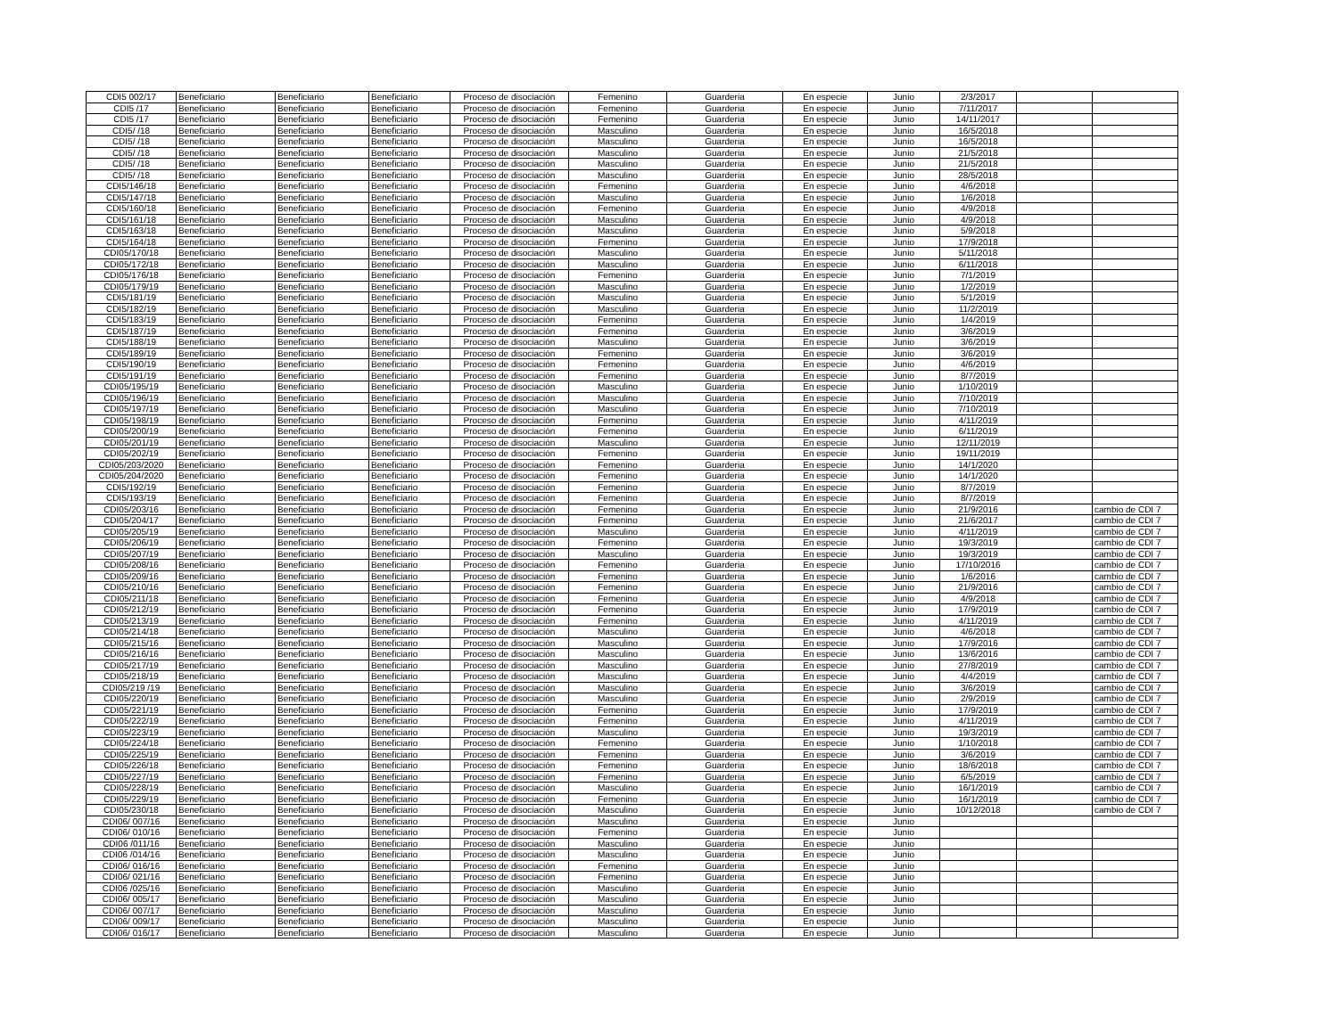| CDI5 002/17 | Beneficiario | Beneficiario | Beneficiario | Proceso de disociación | Femenino | Guarderia | En especie | Junio | 2/3/2017 | | |
| CDI5 /17 | Beneficiario | Beneficiario | Beneficiario | Proceso de disociación | Femenino | Guarderia | En especie | Junio | 7/11/2017 | | |
| CDI5 /17 | Beneficiario | Beneficiario | Beneficiario | Proceso de disociación | Femenino | Guarderia | En especie | Junio | 14/11/2017 | | |
| CDI5/ /18 | Beneficiario | Beneficiario | Beneficiario | Proceso de disociación | Masculino | Guarderia | En especie | Junio | 16/5/2018 | | |
| CDI5/ /18 | Beneficiario | Beneficiario | Beneficiario | Proceso de disociación | Masculino | Guarderia | En especie | Junio | 16/5/2018 | | |
| CDI5/ /18 | Beneficiario | Beneficiario | Beneficiario | Proceso de disociación | Masculino | Guarderia | En especie | Junio | 21/5/2018 | | |
| CDI5/ /18 | Beneficiario | Beneficiario | Beneficiario | Proceso de disociación | Masculino | Guarderia | En especie | Junio | 21/5/2018 | | |
| CDI5/ /18 | Beneficiario | Beneficiario | Beneficiario | Proceso de disociación | Masculino | Guarderia | En especie | Junio | 28/5/2018 | | |
| CDI5/146/18 | Beneficiario | Beneficiario | Beneficiario | Proceso de disociación | Femenino | Guarderia | En especie | Junio | 4/6/2018 | | |
| CDI5/147/18 | Beneficiario | Beneficiario | Beneficiario | Proceso de disociación | Masculino | Guarderia | En especie | Junio | 1/6/2018 | | |
| CDI5/160/18 | Beneficiario | Beneficiario | Beneficiario | Proceso de disociación | Femenino | Guarderia | En especie | Junio | 4/9/2018 | | |
| CDI5/161/18 | Beneficiario | Beneficiario | Beneficiario | Proceso de disociación | Masculino | Guarderia | En especie | Junio | 4/9/2018 | | |
| CDI5/163/18 | Beneficiario | Beneficiario | Beneficiario | Proceso de disociación | Masculino | Guarderia | En especie | Junio | 5/9/2018 | | |
| CDI5/164/18 | Beneficiario | Beneficiario | Beneficiario | Proceso de disociación | Femenino | Guarderia | En especie | Junio | 17/9/2018 | | |
| CDI05/170/18 | Beneficiario | Beneficiario | Beneficiario | Proceso de disociación | Masculino | Guarderia | En especie | Junio | 5/11/2018 | | |
| CDI05/172/18 | Beneficiario | Beneficiario | Beneficiario | Proceso de disociación | Masculino | Guarderia | En especie | Junio | 6/11/2018 | | |
| CDI05/176/18 | Beneficiario | Beneficiario | Beneficiario | Proceso de disociación | Femenino | Guarderia | En especie | Junio | 7/1/2019 | | |
| CDI05/179/19 | Beneficiario | Beneficiario | Beneficiario | Proceso de disociación | Masculino | Guarderia | En especie | Junio | 1/2/2019 | | |
| CDI5/181/19 | Beneficiario | Beneficiario | Beneficiario | Proceso de disociación | Masculino | Guarderia | En especie | Junio | 5/1/2019 | | |
| CDI5/182/19 | Beneficiario | Beneficiario | Beneficiario | Proceso de disociación | Masculino | Guarderia | En especie | Junio | 11/2/2019 | | |
| CDI5/183/19 | Beneficiario | Beneficiario | Beneficiario | Proceso de disociación | Femenino | Guarderia | En especie | Junio | 1/4/2019 | | |
| CDI5/187/19 | Beneficiario | Beneficiario | Beneficiario | Proceso de disociación | Femenino | Guarderia | En especie | Junio | 3/6/2019 | | |
| CDI5/188/19 | Beneficiario | Beneficiario | Beneficiario | Proceso de disociación | Masculino | Guarderia | En especie | Junio | 3/6/2019 | | |
| CDI5/189/19 | Beneficiario | Beneficiario | Beneficiario | Proceso de disociación | Femenino | Guarderia | En especie | Junio | 3/6/2019 | | |
| CDI5/190/19 | Beneficiario | Beneficiario | Beneficiario | Proceso de disociación | Femenino | Guarderia | En especie | Junio | 4/6/2019 | | |
| CDI5/191/19 | Beneficiario | Beneficiario | Beneficiario | Proceso de disociación | Femenino | Guarderia | En especie | Junio | 8/7/2019 | | |
| CDI05/195/19 | Beneficiario | Beneficiario | Beneficiario | Proceso de disociación | Masculino | Guarderia | En especie | Junio | 1/10/2019 | | |
| CDI05/196/19 | Beneficiario | Beneficiario | Beneficiario | Proceso de disociación | Masculino | Guarderia | En especie | Junio | 7/10/2019 | | |
| CDI05/197/19 | Beneficiario | Beneficiario | Beneficiario | Proceso de disociación | Masculino | Guarderia | En especie | Junio | 7/10/2019 | | |
| CDI05/198/19 | Beneficiario | Beneficiario | Beneficiario | Proceso de disociación | Femenino | Guarderia | En especie | Junio | 4/11/2019 | | |
| CDI05/200/19 | Beneficiario | Beneficiario | Beneficiario | Proceso de disociación | Femenino | Guarderia | En especie | Junio | 6/11/2019 | | |
| CDI05/201/19 | Beneficiario | Beneficiario | Beneficiario | Proceso de disociación | Masculino | Guarderia | En especie | Junio | 12/11/2019 | | |
| CDI05/202/19 | Beneficiario | Beneficiario | Beneficiario | Proceso de disociación | Femenino | Guarderia | En especie | Junio | 19/11/2019 | | |
| CDI05/203/2020 | Beneficiario | Beneficiario | Beneficiario | Proceso de disociación | Femenino | Guarderia | En especie | Junio | 14/1/2020 | | |
| CDI05/204/2020 | Beneficiario | Beneficiario | Beneficiario | Proceso de disociación | Femenino | Guarderia | En especie | Junio | 14/1/2020 | | |
| CDI5/192/19 | Beneficiario | Beneficiario | Beneficiario | Proceso de disociación | Femenino | Guarderia | En especie | Junio | 8/7/2019 | | |
| CDI5/193/19 | Beneficiario | Beneficiario | Beneficiario | Proceso de disociación | Femenino | Guarderia | En especie | Junio | 8/7/2019 | | |
| CDI05/203/16 | Beneficiario | Beneficiario | Beneficiario | Proceso de disociación | Femenino | Guarderia | En especie | Junio | 21/9/2016 | | cambio de CDI 7 |
| CDI05/204/17 | Beneficiario | Beneficiario | Beneficiario | Proceso de disociación | Femenino | Guarderia | En especie | Junio | 21/6/2017 | | cambio de CDI 7 |
| CDI05/205/19 | Beneficiario | Beneficiario | Beneficiario | Proceso de disociación | Masculino | Guarderia | En especie | Junio | 4/11/2019 | | cambio de CDI 7 |
| CDI05/206/19 | Beneficiario | Beneficiario | Beneficiario | Proceso de disociación | Femenino | Guarderia | En especie | Junio | 19/3/2019 | | cambio de CDI 7 |
| CDI05/207/19 | Beneficiario | Beneficiario | Beneficiario | Proceso de disociación | Masculino | Guarderia | En especie | Junio | 19/3/2019 | | cambio de CDI 7 |
| CDI05/208/16 | Beneficiario | Beneficiario | Beneficiario | Proceso de disociación | Femenino | Guarderia | En especie | Junio | 17/10/2016 | | cambio de CDI 7 |
| CDI05/209/16 | Beneficiario | Beneficiario | Beneficiario | Proceso de disociación | Femenino | Guarderia | En especie | Junio | 1/6/2016 | | cambio de CDI 7 |
| CDI05/210/16 | Beneficiario | Beneficiario | Beneficiario | Proceso de disociación | Femenino | Guarderia | En especie | Junio | 21/9/2016 | | cambio de CDI 7 |
| CDI05/211/18 | Beneficiario | Beneficiario | Beneficiario | Proceso de disociación | Femenino | Guarderia | En especie | Junio | 4/9/2018 | | cambio de CDI 7 |
| CDI05/212/19 | Beneficiario | Beneficiario | Beneficiario | Proceso de disociación | Femenino | Guarderia | En especie | Junio | 17/9/2019 | | cambio de CDI 7 |
| CDI05/213/19 | Beneficiario | Beneficiario | Beneficiario | Proceso de disociación | Femenino | Guarderia | En especie | Junio | 4/11/2019 | | cambio de CDI 7 |
| CDI05/214/18 | Beneficiario | Beneficiario | Beneficiario | Proceso de disociación | Masculino | Guarderia | En especie | Junio | 4/6/2018 | | cambio de CDI 7 |
| CDI05/215/16 | Beneficiario | Beneficiario | Beneficiario | Proceso de disociación | Masculino | Guarderia | En especie | Junio | 17/9/2016 | | cambio de CDI 7 |
| CDI05/216/16 | Beneficiario | Beneficiario | Beneficiario | Proceso de disociación | Masculino | Guarderia | En especie | Junio | 13/6/2016 | | cambio de CDI 7 |
| CDI05/217/19 | Beneficiario | Beneficiario | Beneficiario | Proceso de disociación | Masculino | Guarderia | En especie | Junio | 27/8/2019 | | cambio de CDI 7 |
| CDI05/218/19 | Beneficiario | Beneficiario | Beneficiario | Proceso de disociación | Masculino | Guarderia | En especie | Junio | 4/4/2019 | | cambio de CDI 7 |
| CDI05/219 /19 | Beneficiario | Beneficiario | Beneficiario | Proceso de disociación | Masculino | Guarderia | En especie | Junio | 3/6/2019 | | cambio de CDI 7 |
| CDI05/220/19 | Beneficiario | Beneficiario | Beneficiario | Proceso de disociación | Masculino | Guarderia | En especie | Junio | 2/9/2019 | | cambio de CDI 7 |
| CDI05/221/19 | Beneficiario | Beneficiario | Beneficiario | Proceso de disociación | Femenino | Guarderia | En especie | Junio | 17/9/2019 | | cambio de CDI 7 |
| CDI05/222/19 | Beneficiario | Beneficiario | Beneficiario | Proceso de disociación | Femenino | Guarderia | En especie | Junio | 4/11/2019 | | cambio de CDI 7 |
| CDI05/223/19 | Beneficiario | Beneficiario | Beneficiario | Proceso de disociación | Masculino | Guarderia | En especie | Junio | 19/3/2019 | | cambio de CDI 7 |
| CDI05/224/18 | Beneficiario | Beneficiario | Beneficiario | Proceso de disociación | Femenino | Guarderia | En especie | Junio | 1/10/2018 | | cambio de CDI 7 |
| CDI05/225/19 | Beneficiario | Beneficiario | Beneficiario | Proceso de disociación | Femenino | Guarderia | En especie | Junio | 3/6/2019 | | cambio de CDI 7 |
| CDI05/226/18 | Beneficiario | Beneficiario | Beneficiario | Proceso de disociación | Femenino | Guarderia | En especie | Junio | 18/6/2018 | | cambio de CDI 7 |
| CDI05/227/19 | Beneficiario | Beneficiario | Beneficiario | Proceso de disociación | Femenino | Guarderia | En especie | Junio | 6/5/2019 | | cambio de CDI 7 |
| CDI05/228/19 | Beneficiario | Beneficiario | Beneficiario | Proceso de disociación | Masculino | Guarderia | En especie | Junio | 16/1/2019 | | cambio de CDI 7 |
| CDI05/229/19 | Beneficiario | Beneficiario | Beneficiario | Proceso de disociación | Femenino | Guarderia | En especie | Junio | 16/1/2019 | | cambio de CDI 7 |
| CDI05/230/18 | Beneficiario | Beneficiario | Beneficiario | Proceso de disociación | Masculino | Guarderia | En especie | Junio | 10/12/2018 | | cambio de CDI 7 |
| CDI06/ 007/16 | Beneficiario | Beneficiario | Beneficiario | Proceso de disociación | Masculino | Guarderia | En especie | Junio | | | |
| CDI06/ 010/16 | Beneficiario | Beneficiario | Beneficiario | Proceso de disociación | Femenino | Guarderia | En especie | Junio | | | |
| CDI06 /011/16 | Beneficiario | Beneficiario | Beneficiario | Proceso de disociación | Masculino | Guarderia | En especie | Junio | | | |
| CDI06 /014/16 | Beneficiario | Beneficiario | Beneficiario | Proceso de disociación | Masculino | Guarderia | En especie | Junio | | | |
| CDI06/ 016/16 | Beneficiario | Beneficiario | Beneficiario | Proceso de disociación | Femenino | Guarderia | En especie | Junio | | | |
| CDI06/ 021/16 | Beneficiario | Beneficiario | Beneficiario | Proceso de disociación | Femenino | Guarderia | En especie | Junio | | | |
| CDI06 /025/16 | Beneficiario | Beneficiario | Beneficiario | Proceso de disociación | Masculino | Guarderia | En especie | Junio | | | |
| CDI06/ 005/17 | Beneficiario | Beneficiario | Beneficiario | Proceso de disociación | Masculino | Guarderia | En especie | Junio | | | |
| CDI06/ 007/17 | Beneficiario | Beneficiario | Beneficiario | Proceso de disociación | Masculino | Guarderia | En especie | Junio | | | |
| CDI06/ 009/17 | Beneficiario | Beneficiario | Beneficiario | Proceso de disociación | Masculino | Guarderia | En especie | Junio | | | |
| CDI06/ 016/17 | Beneficiario | Beneficiario | Beneficiario | Proceso de disociación | Masculino | Guarderia | En especie | Junio | | | |